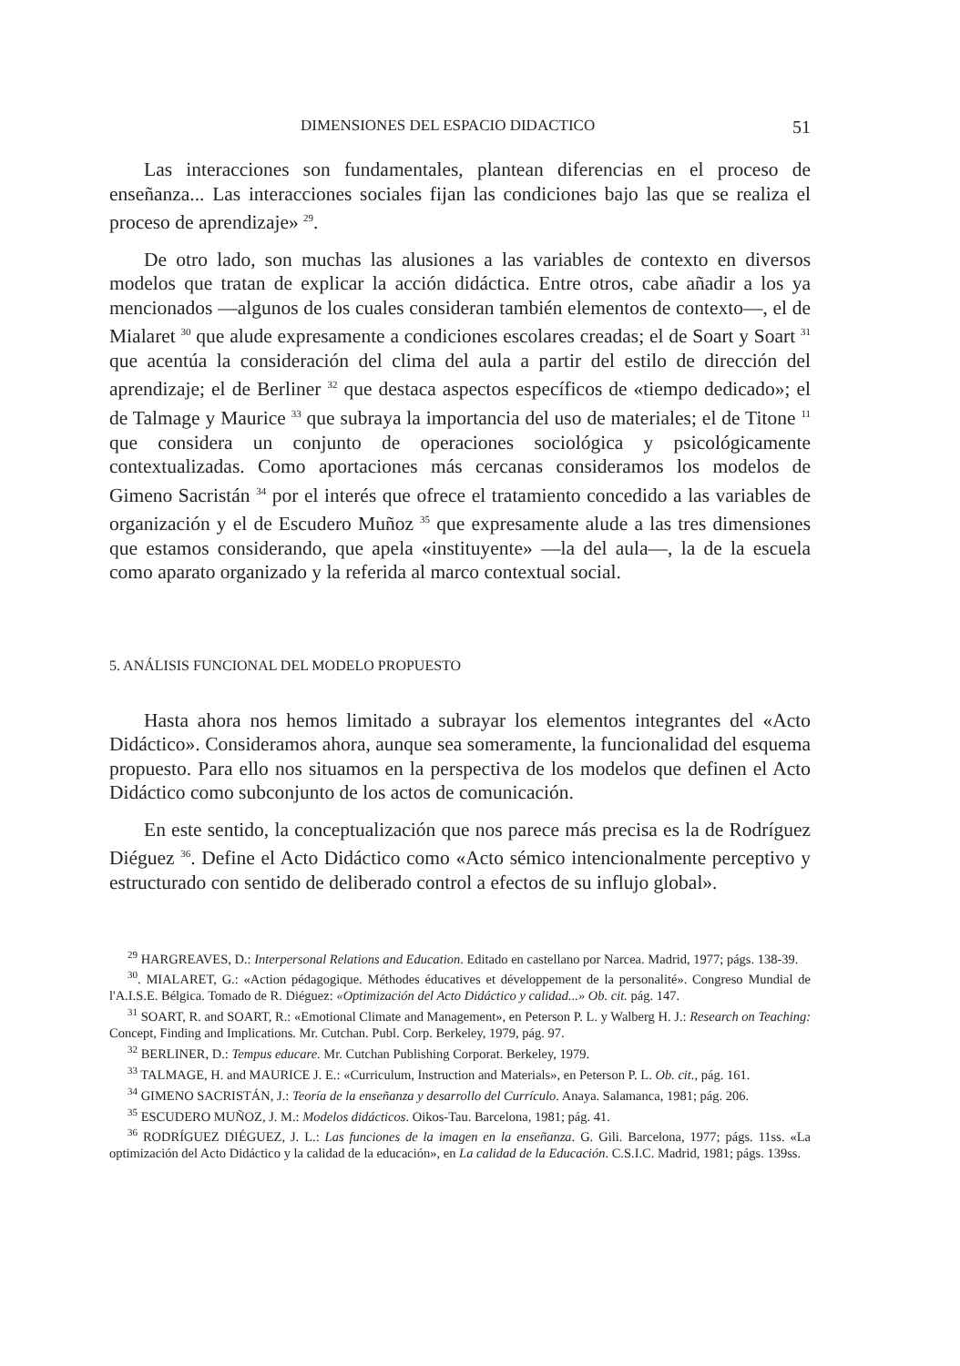DIMENSIONES DEL ESPACIO DIDACTICO 51
Las interacciones son fundamentales, plantean diferencias en el proceso de enseñanza... Las interacciones sociales fijan las condiciones bajo las que se realiza el proceso de aprendizaje» <sup>29</sup>.
De otro lado, son muchas las alusiones a las variables de contexto en diversos modelos que tratan de explicar la acción didáctica. Entre otros, cabe añadir a los ya mencionados —algunos de los cuales consideran también elementos de contexto—, el de Mialaret <sup>30</sup> que alude expresamente a condiciones escolares creadas; el de Soart y Soart <sup>31</sup> que acentúa la consideración del clima del aula a partir del estilo de dirección del aprendizaje; el de Berliner <sup>32</sup> que destaca aspectos específicos de «tiempo dedicado»; el de Talmage y Maurice <sup>33</sup> que subraya la importancia del uso de materiales; el de Titone <sup>11</sup> que considera un conjunto de operaciones sociológica y psicológicamente contextualizadas. Como aportaciones más cercanas consideramos los modelos de Gimeno Sacristán <sup>34</sup> por el interés que ofrece el tratamiento concedido a las variables de organización y el de Escudero Muñoz <sup>35</sup> que expresamente alude a las tres dimensiones que estamos considerando, que apela «instituyente» —la del aula—, la de la escuela como aparato organizado y la referida al marco contextual social.
5. ANÁLISIS FUNCIONAL DEL MODELO PROPUESTO
Hasta ahora nos hemos limitado a subrayar los elementos integrantes del «Acto Didáctico». Consideramos ahora, aunque sea someramente, la funcionalidad del esquema propuesto. Para ello nos situamos en la perspectiva de los modelos que definen el Acto Didáctico como subconjunto de los actos de comunicación.
En este sentido, la conceptualización que nos parece más precisa es la de Rodríguez Diéguez <sup>36</sup>. Define el Acto Didáctico como «Acto sémico intencionalmente perceptivo y estructurado con sentido de deliberado control a efectos de su influjo global».
<sup>29</sup> HARGREAVES, D.: Interpersonal Relations and Education. Editado en castellano por Narcea. Madrid, 1977; págs. 138-39.
<sup>30</sup>. MIALARET, G.: «Action pédagogique. Méthodes éducatives et développement de la personalité». Congreso Mundial de l'A.I.S.E. Bélgica. Tomado de R. Diéguez: «Optimización del Acto Didáctico y calidad...» Ob. cit. pág. 147.
<sup>31</sup> SOART, R. and SOART, R.: «Emotional Climate and Management», en Peterson P. L. y Walberg H. J.: Research on Teaching: Concept, Finding and Implications. Mr. Cutchan. Publ. Corp. Berkeley, 1979, pág. 97.
<sup>32</sup> BERLINER, D.: Tempus educare. Mr. Cutchan Publishing Corporat. Berkeley, 1979.
<sup>33</sup> TALMAGE, H. and MAURICE J. E.: «Curriculum, Instruction and Materials», en Peterson P. L. Ob. cit., pág. 161.
<sup>34</sup> GIMENO SACRISTÁN, J.: Teoría de la enseñanza y desarrollo del Currículo. Anaya. Salamanca, 1981; pág. 206.
<sup>35</sup> ESCUDERO MUÑOZ, J. M.: Modelos didácticos. Oikos-Tau. Barcelona, 1981; pág. 41.
<sup>36</sup> RODRÍGUEZ DIÉGUEZ, J. L.: Las funciones de la imagen en la enseñanza. G. Gili. Barcelona, 1977; págs. 11ss. «La optimización del Acto Didáctico y la calidad de la educación», en La calidad de la Educación. C.S.I.C. Madrid, 1981; págs. 139ss.